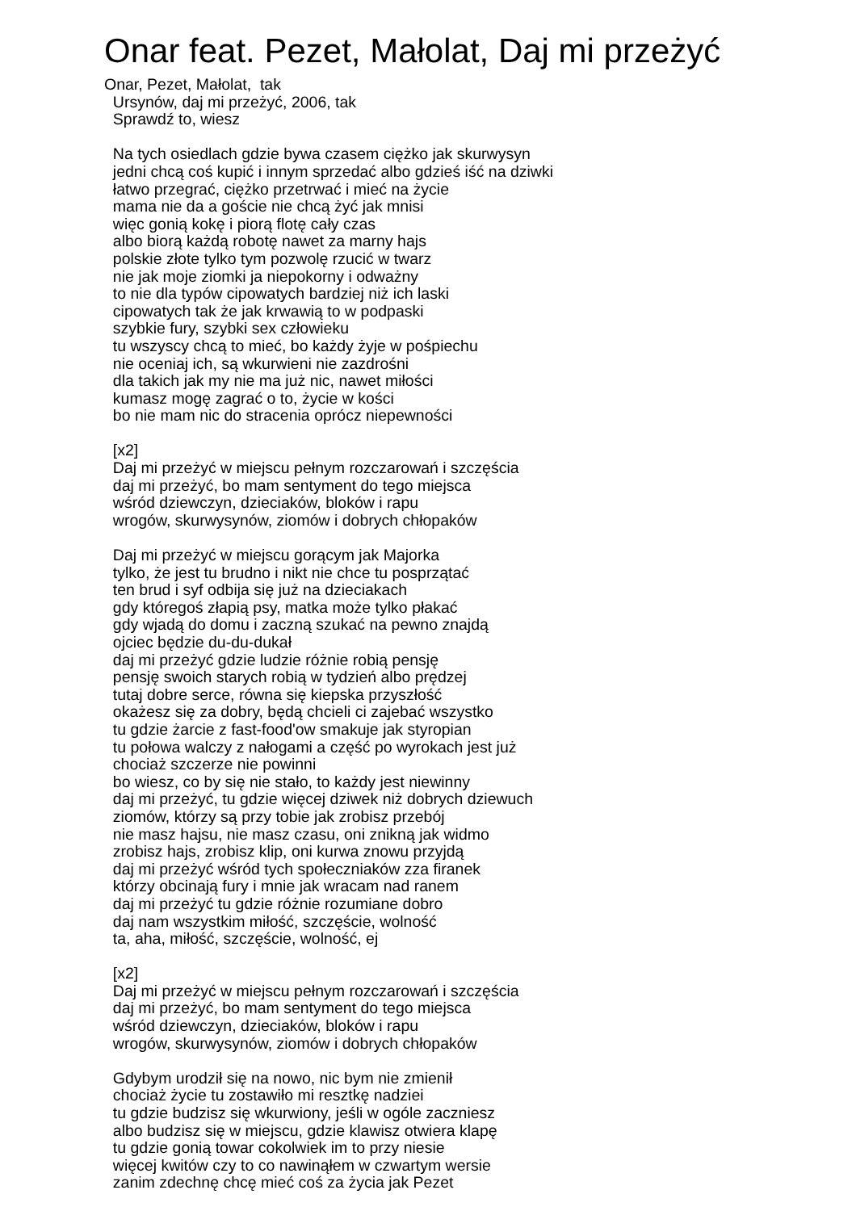Onar feat. Pezet, Małolat, Daj mi przeżyć
Onar, Pezet, Małolat, tak Ursynów, daj mi przeżyć, 2006, tak Sprawdź to, wiesz Na tych osiedlach gdzie bywa czasem ciężko jak skurwysyn jedni chcą coś kupić i innym sprzedać albo gdzieś iść na dziwki łatwo przegrać, ciężko przetrwać i mieć na życie mama nie da a goście nie chcą żyć jak mnisi więc gonią kokę i piorą flotę cały czas albo biorą każdą robotę nawet za marny hajs polskie złote tylko tym pozwolę rzucić w twarz nie jak moje ziomki ja niepokorny i odważny to nie dla typów cipowatych bardziej niż ich laski cipowatych tak że jak krwawią to w podpaski szybkie fury, szybki sex człowieku tu wszyscy chcą to mieć, bo każdy żyje w pośpiechu nie oceniaj ich, są wkurwieni nie zazdrośni dla takich jak my nie ma już nic, nawet miłości kumasz mogę zagrać o to, życie w kości bo nie mam nic do stracenia oprócz niepewności [x2] Daj mi przeżyć w miejscu pełnym rozczarowań i szczęścia daj mi przeżyć, bo mam sentyment do tego miejsca wśród dziewczyn, dzieciaków, bloków i rapu wrogów, skurwysynów, ziomów i dobrych chłopaków Daj mi przeżyć w miejscu gorącym jak Majorka tylko, że jest tu brudno i nikt nie chce tu posprzątać ten brud i syf odbija się już na dzieciakach gdy któregoś złapią psy, matka może tylko płakać gdy wjadą do domu i zaczną szukać na pewno znajdą ojciec będzie du-du-dukał daj mi przeżyć gdzie ludzie różnie robią pensję pensję swoich starych robią w tydzień albo prędzej tutaj dobre serce, równa się kiepska przyszłość okażesz się za dobry, będą chcieli ci zajebać wszystko tu gdzie żarcie z fast-food'ow smakuje jak styropian tu połowa walczy z nałogami a część po wyrokach jest już chociaż szczerze nie powinni bo wiesz, co by się nie stało, to każdy jest niewinny daj mi przeżyć, tu gdzie więcej dziwek niż dobrych dziewuch ziomów, którzy są przy tobie jak zrobisz przebój nie masz hajsu, nie masz czasu, oni znikną jak widmo zrobisz hajs, zrobisz klip, oni kurwa znowu przyjdą daj mi przeżyć wśród tych społeczniaków zza firanek którzy obcinają fury i mnie jak wracam nad ranem daj mi przeżyć tu gdzie różnie rozumiane dobro daj nam wszystkim miłość, szczęście, wolność ta, aha, miłość, szczęście, wolność, ej [x2] Daj mi przeżyć w miejscu pełnym rozczarowań i szczęścia daj mi przeżyć, bo mam sentyment do tego miejsca wśród dziewczyn, dzieciaków, bloków i rapu wrogów, skurwysynów, ziomów i dobrych chłopaków Gdybym urodził się na nowo, nic bym nie zmienił chociaż życie tu zostawiło mi resztkę nadziei tu gdzie budzisz się wkurwiony, jeśli w ogóle zaczniesz albo budzisz się w miejscu, gdzie klawisz otwiera klapę tu gdzie gonią towar cokolwiek im to przy niesie więcej kwitów czy to co nawinąłem w czwartym wersie zanim zdechnę chcę mieć coś za życia jak Pezet